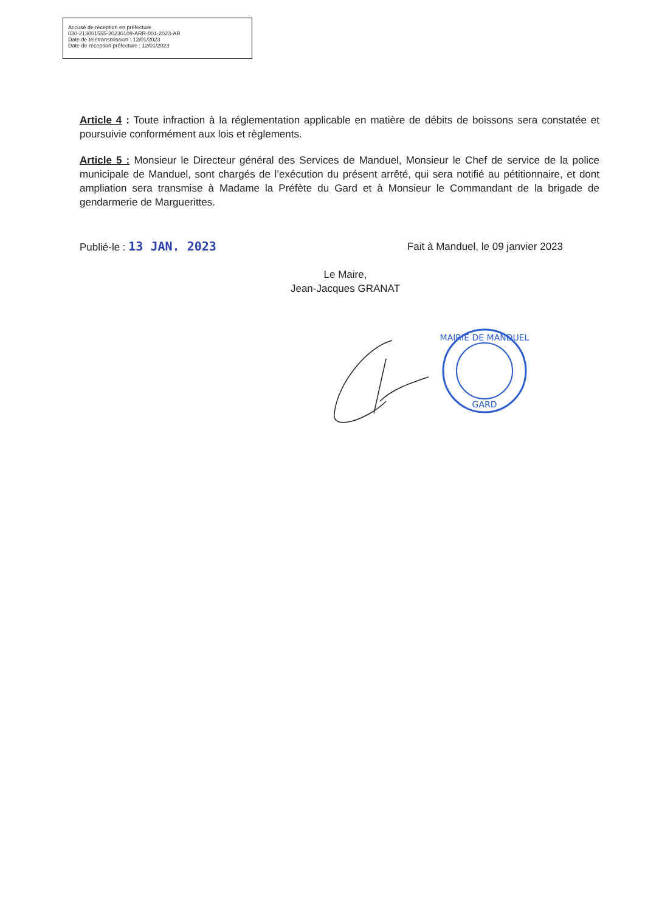Accusé de réception en préfecture
030-213001555-20230109-ARR-001-2023-AR
Date de télétransmission : 12/01/2023
Date de réception préfecture : 12/01/2023
Article 4 : Toute infraction à la réglementation applicable en matière de débits de boissons sera constatée et poursuivie conformément aux lois et règlements.
Article 5 : Monsieur le Directeur général des Services de Manduel, Monsieur le Chef de service de la police municipale de Manduel, sont chargés de l’exécution du présent arrêté, qui sera notifié au pétitionnaire, et dont ampliation sera transmise à Madame la Préfète du Gard et à Monsieur le Commandant de la brigade de gendarmerie de Marguerittes.
Publié-le : 13 JAN. 2023 Fait à Manduel, le 09 janvier 2023
Le Maire,
Jean-Jacques GRANAT
MAIRIE DE MANDUEL
GARD